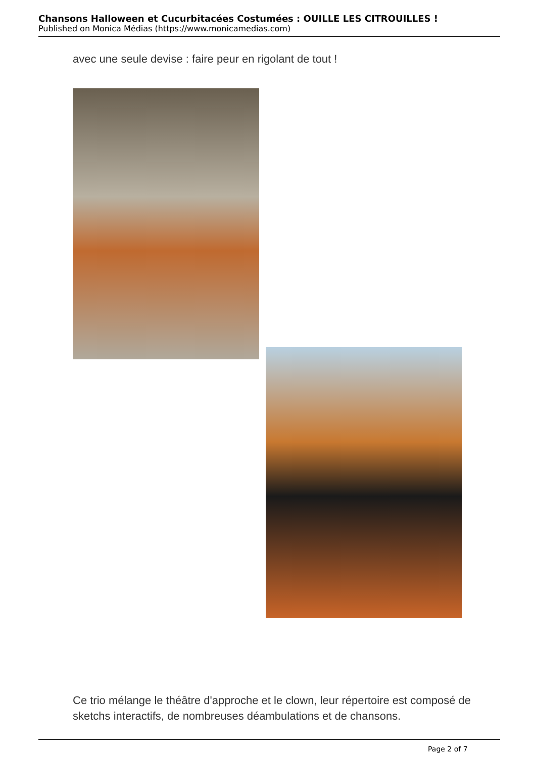Chansons Halloween et Cucurbitacées Costumées : OUILLE LES CITROUILLES !
Published on Monica Médias (https://www.monicamedias.com)
avec une seule devise : faire peur en rigolant de tout !
Ce trio mélange le théâtre d'approche et le clown, leur répertoire est composé de sketchs interactifs, de nombreuses déambulations et de chansons.
Page 2 of 7